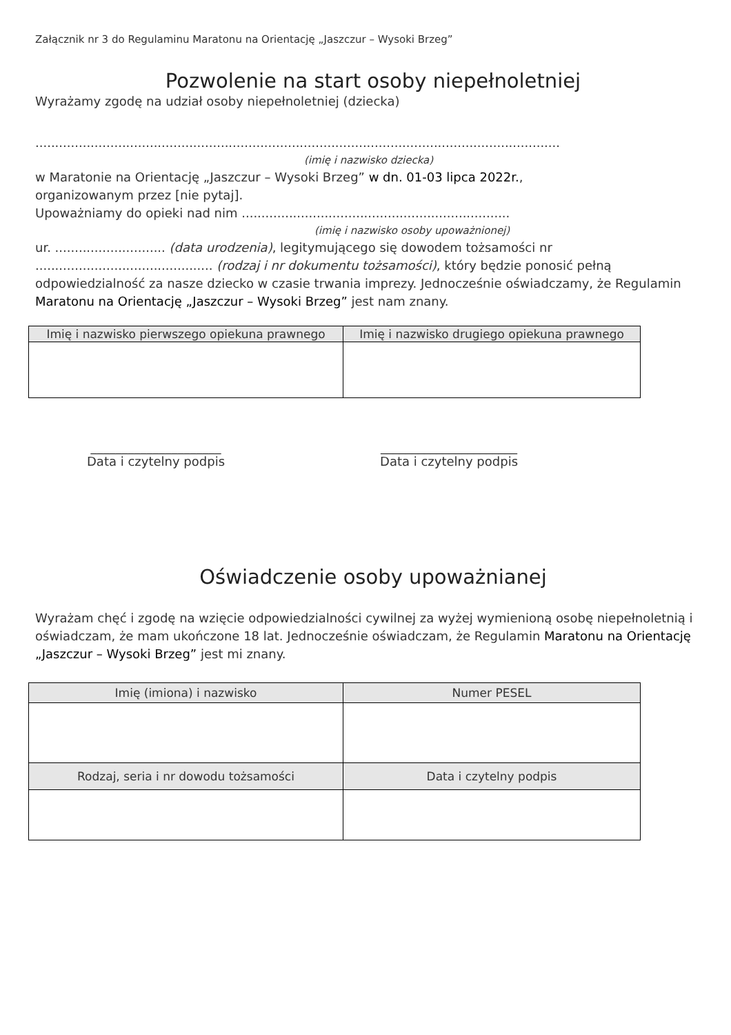Załącznik nr 3 do Regulaminu Maratonu na Orientację „Jaszczur – Wysoki Brzeg”
Pozwolenie na start osoby niepełnoletniej
Wyrażamy zgodę na udział osoby niepełnoletniej (dziecka)
.....................................................................................................................................
(imię i nazwisko dziecka)
w Maratonie na Orientację „Jaszczur – Wysoki Brzeg” w dn. 01-03 lipca 2022r.,
organizowanym przez [nie pytaj].
Upoważniamy do opieki nad nim ....................................................................
(imię i nazwisko osoby upoważnionej)
ur. ............................ (data urodzenia), legitymującego się dowodem tożsamości nr
............................................. (rodzaj i nr dokumentu tożsamości), który będzie ponosić pełną odpowiedzialność za nasze dziecko w czasie trwania imprezy. Jednocześnie oświadczamy, że Regulamin Maratonu na Orientację „Jaszczur – Wysoki Brzeg” jest nam znany.
| Imię i nazwisko pierwszego opiekuna prawnego | Imię i nazwisko drugiego opiekuna prawnego |
| --- | --- |
_____________________
Data i czytelny podpis
______________________
Data i czytelny podpis
Oświadczenie osoby upoważnianej
Wyrażam chęć i zgodę na wzięcie odpowiedzialności cywilnej za wyżej wymienioną osobę niepełnoletnią i oświadczam, że mam ukończone 18 lat. Jednocześnie oświadczam, że Regulamin Maratonu na Orientację „Jaszczur – Wysoki Brzeg” jest mi znany.
| Imię (imiona) i nazwisko | Numer PESEL |
| --- | --- |
| Rodzaj, seria i nr dowodu tożsamości | Data i czytelny podpis |